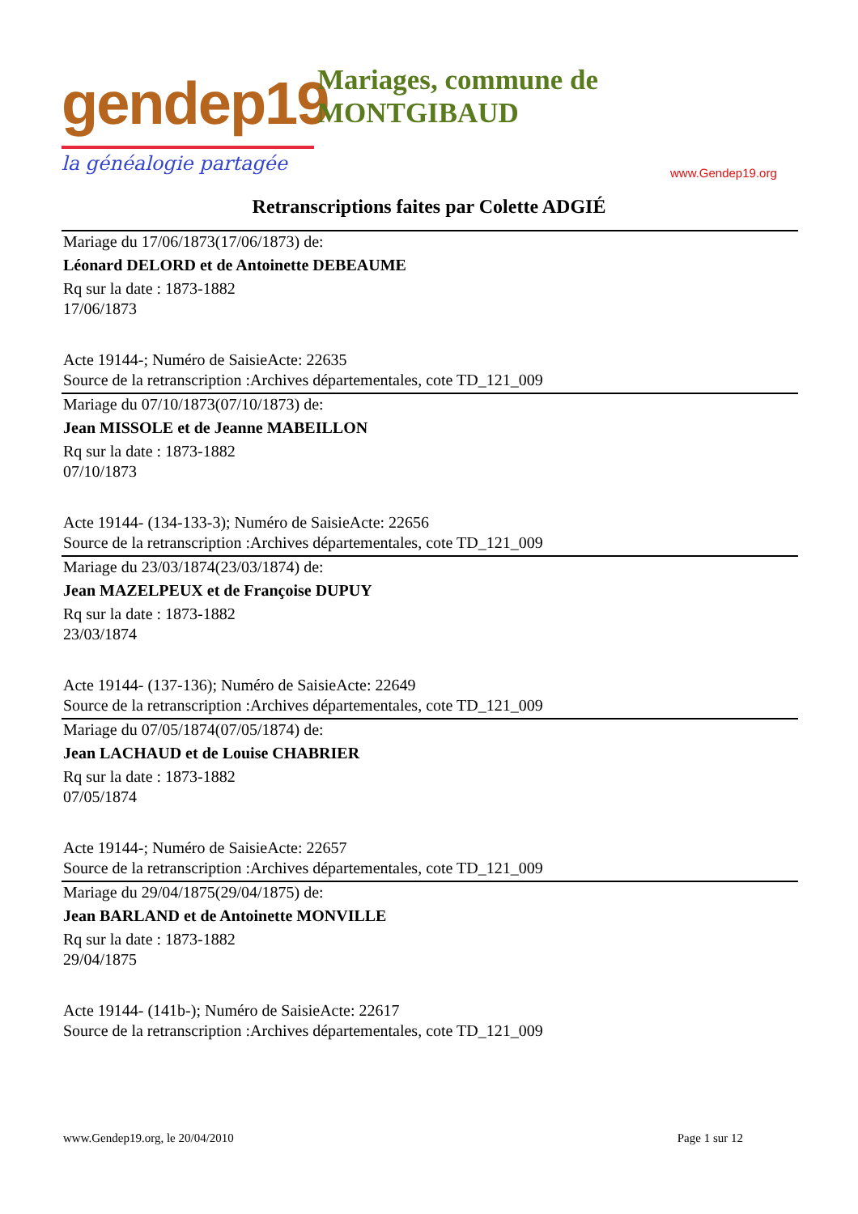gendep19
la généalogie partagée
Mariages, commune de
MONTGIBAUD
www.Gendep19.org
Retranscriptions faites par Colette ADGIÉ
Mariage du 17/06/1873(17/06/1873) de:
Léonard DELORD et de Antoinette DEBEAUME
Rq sur la date : 1873-1882
17/06/1873
Acte 19144-; Numéro de SaisieActe: 22635
Source de la retranscription :Archives départementales, cote TD_121_009
Mariage du 07/10/1873(07/10/1873) de:
Jean MISSOLE et de Jeanne MABEILLON
Rq sur la date : 1873-1882
07/10/1873
Acte 19144- (134-133-3); Numéro de SaisieActe: 22656
Source de la retranscription :Archives départementales, cote TD_121_009
Mariage du 23/03/1874(23/03/1874) de:
Jean MAZELPEUX et de Françoise DUPUY
Rq sur la date : 1873-1882
23/03/1874
Acte 19144- (137-136); Numéro de SaisieActe: 22649
Source de la retranscription :Archives départementales, cote TD_121_009
Mariage du 07/05/1874(07/05/1874) de:
Jean LACHAUD et de Louise CHABRIER
Rq sur la date : 1873-1882
07/05/1874
Acte 19144-; Numéro de SaisieActe: 22657
Source de la retranscription :Archives départementales, cote TD_121_009
Mariage du 29/04/1875(29/04/1875) de:
Jean BARLAND et de Antoinette MONVILLE
Rq sur la date : 1873-1882
29/04/1875
Acte 19144- (141b-); Numéro de SaisieActe: 22617
Source de la retranscription :Archives départementales, cote TD_121_009
www.Gendep19.org, le 20/04/2010 Page 1 sur 12